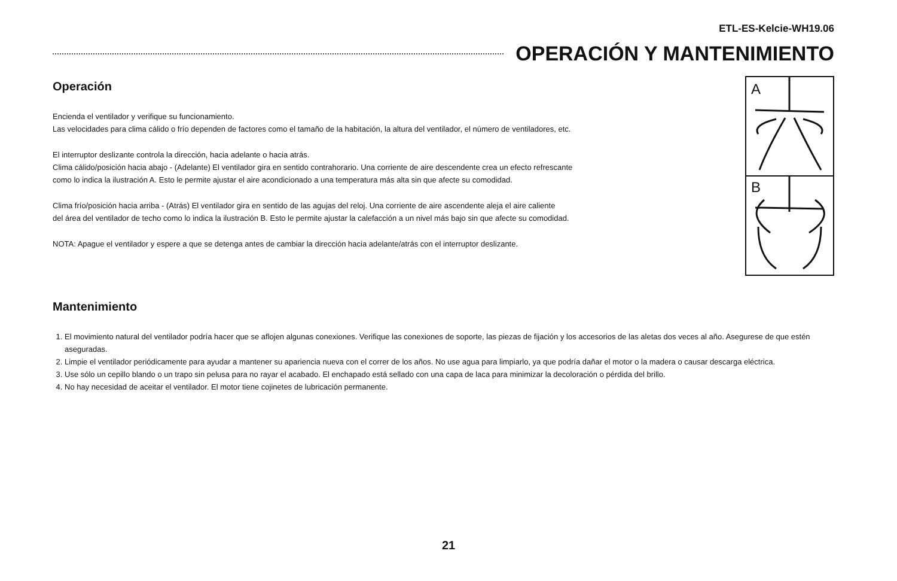ETL-ES-Kelcie-WH19.06
OPERACIÓN Y MANTENIMIENTO
Operación
Encienda el ventilador y verifique su funcionamiento.
Las velocidades para clima cálido o frío dependen de factores como el tamaño de la habitación, la altura del ventilador, el número de ventiladores, etc.
El interruptor deslizante controla la dirección, hacia adelante o hacia atrás.
Clima cálido/posición hacia abajo - (Adelante) El ventilador gira en sentido contrahorario. Una corriente de aire descendente crea un efecto refrescante
como lo indica la ilustración A. Esto le permite ajustar el aire acondicionado a una temperatura más alta sin que afecte su comodidad.
Clima frío/posición hacia arriba - (Atrás) El ventilador gira en sentido de las agujas del reloj. Una corriente de aire ascendente aleja el aire caliente
del área del ventilador de techo como lo indica la ilustración B. Esto le permite ajustar la calefacción a un nivel más bajo sin que afecte su comodidad.
NOTA: Apague el ventilador y espere a que se detenga antes de cambiar la dirección hacia adelante/atrás con el interruptor deslizante.
A
B
Mantenimiento
1. El movimiento natural del ventilador podría hacer que se aflojen algunas conexiones. Verifique las conexiones de soporte, las piezas de fijación y los accesorios de las aletas dos veces al año. Asegurese de que estén aseguradas.
2. Limpie el ventilador periódicamente para ayudar a mantener su apariencia nueva con el correr de los años. No use agua para limpiarlo, ya que podría dañar el motor o la madera o causar descarga eléctrica.
3. Use sólo un cepillo blando o un trapo sin pelusa para no rayar el acabado. El enchapado está sellado con una capa de laca para minimizar la decoloración o pérdida del brillo.
4. No hay necesidad de aceitar el ventilador. El motor tiene cojinetes de lubricación permanente.
21